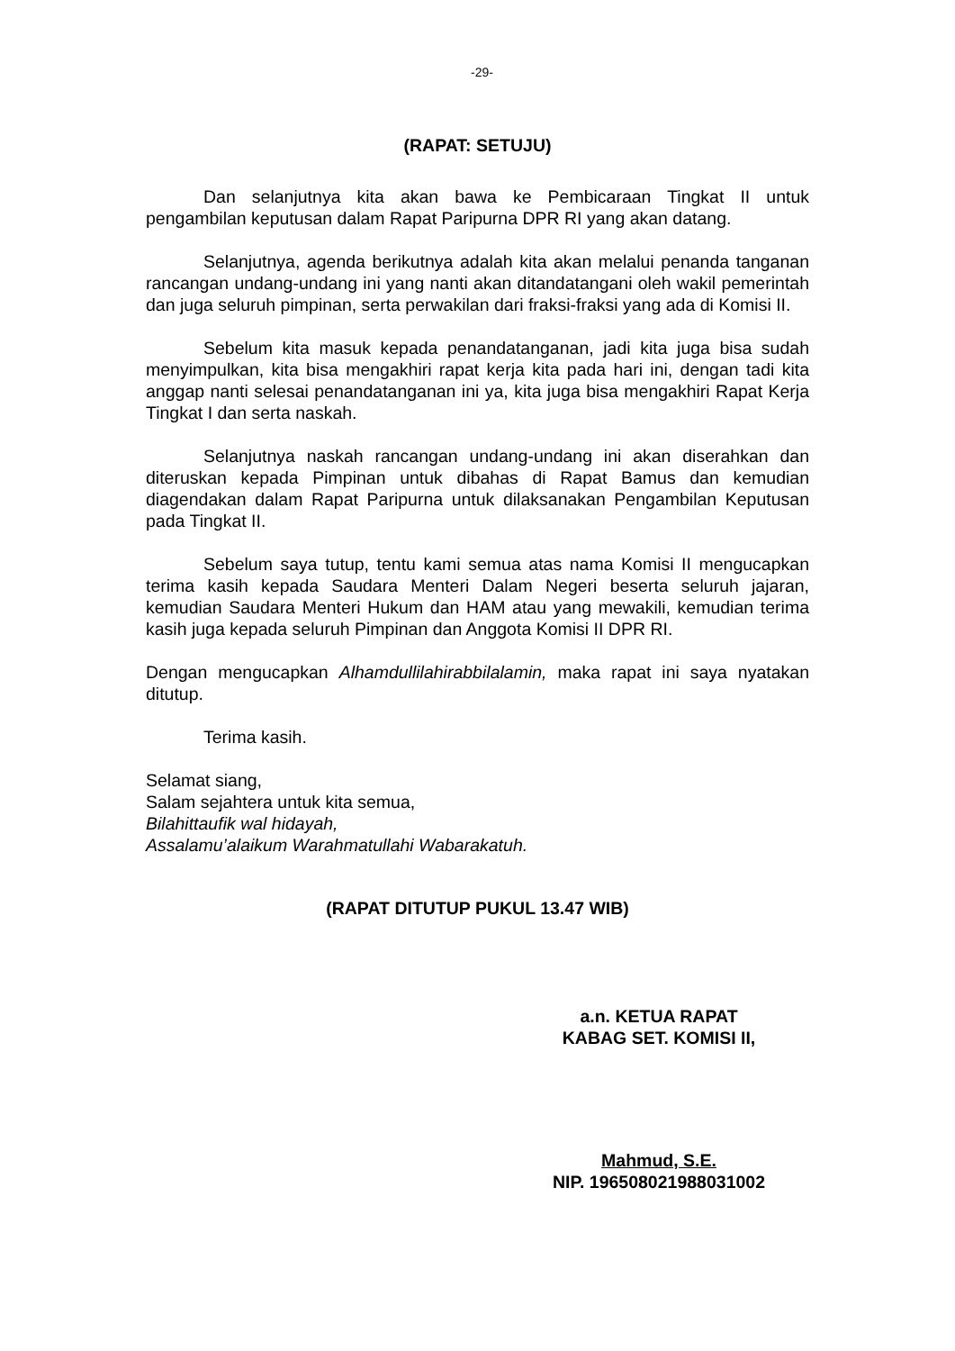-29-
(RAPAT: SETUJU)
Dan selanjutnya kita akan bawa ke Pembicaraan Tingkat II untuk pengambilan keputusan dalam Rapat Paripurna DPR RI yang akan datang.
Selanjutnya, agenda berikutnya adalah kita akan melalui penanda tanganan rancangan undang-undang ini yang nanti akan ditandatangani oleh wakil pemerintah dan juga seluruh pimpinan, serta perwakilan dari fraksi-fraksi yang ada di Komisi II.
Sebelum kita masuk kepada penandatanganan, jadi kita juga bisa sudah menyimpulkan, kita bisa mengakhiri rapat kerja kita pada hari ini, dengan tadi kita anggap nanti selesai penandatanganan ini ya, kita juga bisa mengakhiri Rapat Kerja Tingkat I dan serta naskah.
Selanjutnya naskah rancangan undang-undang ini akan diserahkan dan diteruskan kepada Pimpinan untuk dibahas di Rapat Bamus dan kemudian diagendakan dalam Rapat Paripurna untuk dilaksanakan Pengambilan Keputusan pada Tingkat II.
Sebelum saya tutup, tentu kami semua atas nama Komisi II mengucapkan terima kasih kepada Saudara Menteri Dalam Negeri beserta seluruh jajaran, kemudian Saudara Menteri Hukum dan HAM atau yang mewakili, kemudian terima kasih juga kepada seluruh Pimpinan dan Anggota Komisi II DPR RI.
Dengan mengucapkan Alhamdullilahirabbilalamin, maka rapat ini saya nyatakan ditutup.
Terima kasih.
Selamat siang,
Salam sejahtera untuk kita semua,
Bilahittaufik wal hidayah,
Assalamu’alaikum Warahmatullahi Wabarakatuh.
(RAPAT DITUTUP PUKUL 13.47 WIB)
a.n. KETUA RAPAT
KABAG SET. KOMISI II,
Mahmud, S.E.
NIP. 196508021988031002